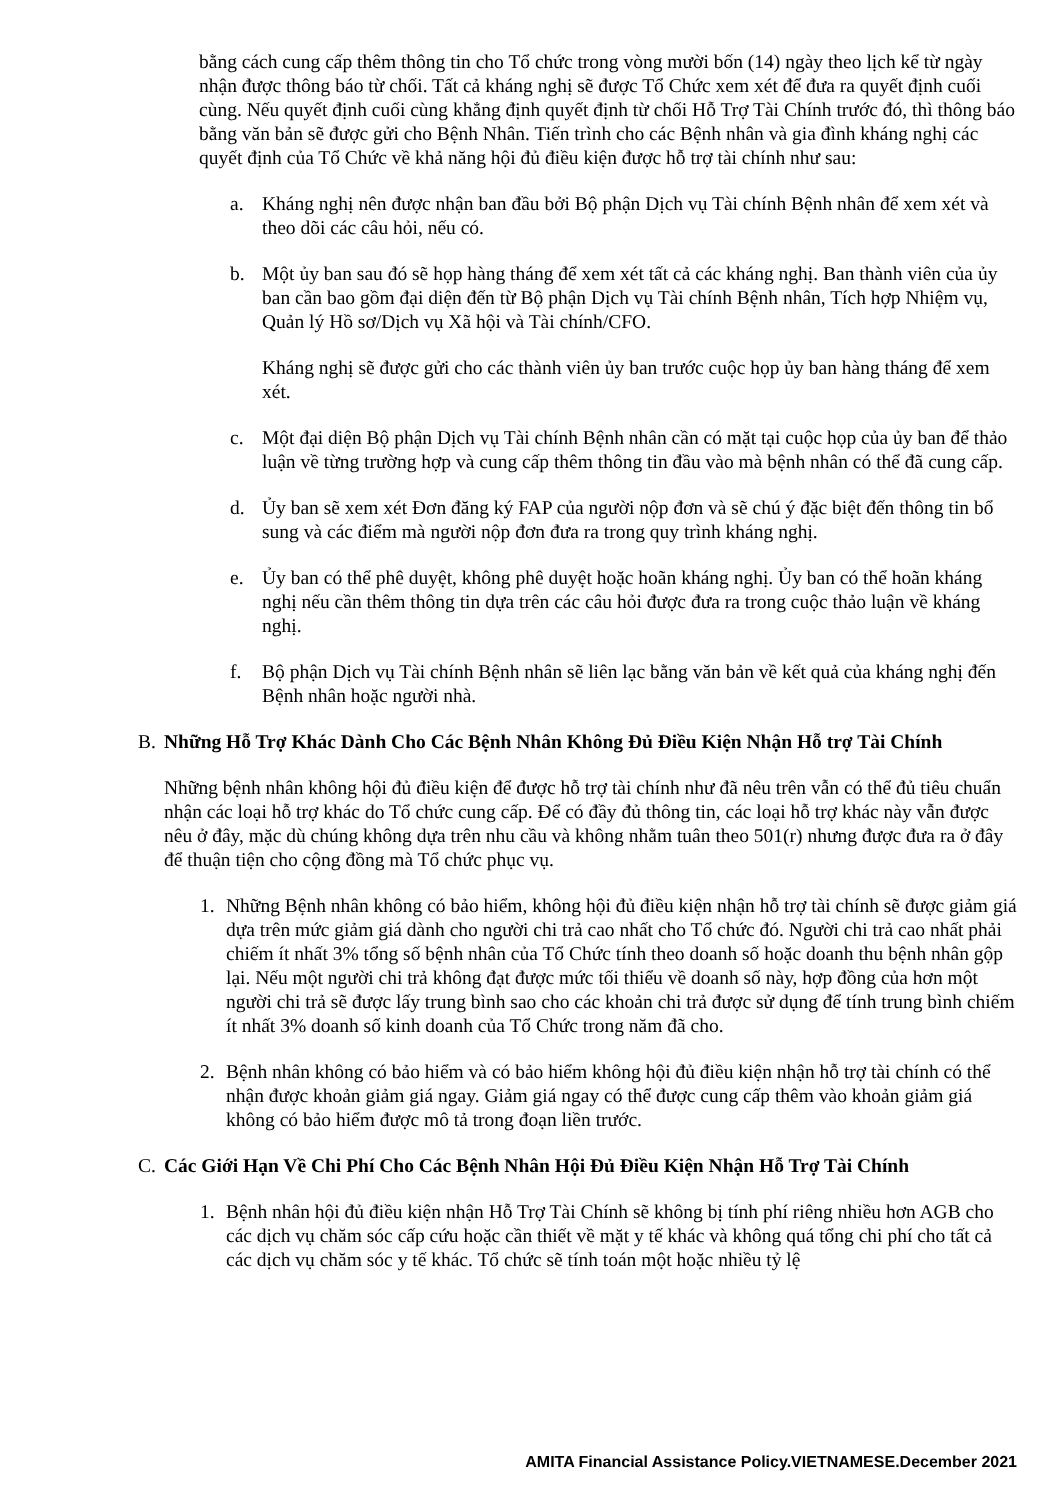bằng cách cung cấp thêm thông tin cho Tổ chức trong vòng mười bốn (14) ngày theo lịch kể từ ngày nhận được thông báo từ chối. Tất cả kháng nghị sẽ được Tổ Chức xem xét để đưa ra quyết định cuối cùng. Nếu quyết định cuối cùng khẳng định quyết định từ chối Hỗ Trợ Tài Chính trước đó, thì thông báo bằng văn bản sẽ được gửi cho Bệnh Nhân. Tiến trình cho các Bệnh nhân và gia đình kháng nghị các quyết định của Tổ Chức về khả năng hội đủ điều kiện được hỗ trợ tài chính như sau:
a. Kháng nghị nên được nhận ban đầu bởi Bộ phận Dịch vụ Tài chính Bệnh nhân để xem xét và theo dõi các câu hỏi, nếu có.
b. Một ủy ban sau đó sẽ họp hàng tháng để xem xét tất cả các kháng nghị. Ban thành viên của ủy ban cần bao gồm đại diện đến từ Bộ phận Dịch vụ Tài chính Bệnh nhân, Tích hợp Nhiệm vụ, Quản lý Hồ sơ/Dịch vụ Xã hội và Tài chính/CFO.
Kháng nghị sẽ được gửi cho các thành viên ủy ban trước cuộc họp ủy ban hàng tháng để xem xét.
c. Một đại diện Bộ phận Dịch vụ Tài chính Bệnh nhân cần có mặt tại cuộc họp của ủy ban để thảo luận về từng trường hợp và cung cấp thêm thông tin đầu vào mà bệnh nhân có thể đã cung cấp.
d. Ủy ban sẽ xem xét Đơn đăng ký FAP của người nộp đơn và sẽ chú ý đặc biệt đến thông tin bổ sung và các điểm mà người nộp đơn đưa ra trong quy trình kháng nghị.
e. Ủy ban có thể phê duyệt, không phê duyệt hoặc hoãn kháng nghị. Ủy ban có thể hoãn kháng nghị nếu cần thêm thông tin dựa trên các câu hỏi được đưa ra trong cuộc thảo luận về kháng nghị.
f. Bộ phận Dịch vụ Tài chính Bệnh nhân sẽ liên lạc bằng văn bản về kết quả của kháng nghị đến Bệnh nhân hoặc người nhà.
B. Những Hỗ Trợ Khác Dành Cho Các Bệnh Nhân Không Đủ Điều Kiện Nhận Hỗ trợ Tài Chính
Những bệnh nhân không hội đủ điều kiện để được hỗ trợ tài chính như đã nêu trên vẫn có thể đủ tiêu chuẩn nhận các loại hỗ trợ khác do Tổ chức cung cấp. Để có đầy đủ thông tin, các loại hỗ trợ khác này vẫn được nêu ở đây, mặc dù chúng không dựa trên nhu cầu và không nhằm tuân theo 501(r) nhưng được đưa ra ở đây để thuận tiện cho cộng đồng mà Tổ chức phục vụ.
1. Những Bệnh nhân không có bảo hiểm, không hội đủ điều kiện nhận hỗ trợ tài chính sẽ được giảm giá dựa trên mức giảm giá dành cho người chi trả cao nhất cho Tổ chức đó. Người chi trả cao nhất phải chiếm ít nhất 3% tổng số bệnh nhân của Tổ Chức tính theo doanh số hoặc doanh thu bệnh nhân gộp lại. Nếu một người chi trả không đạt được mức tối thiểu về doanh số này, hợp đồng của hơn một người chi trả sẽ được lấy trung bình sao cho các khoản chi trả được sử dụng để tính trung bình chiếm ít nhất 3% doanh số kinh doanh của Tổ Chức trong năm đã cho.
2. Bệnh nhân không có bảo hiểm và có bảo hiểm không hội đủ điều kiện nhận hỗ trợ tài chính có thể nhận được khoản giảm giá ngay. Giảm giá ngay có thể được cung cấp thêm vào khoản giảm giá không có bảo hiểm được mô tả trong đoạn liền trước.
C. Các Giới Hạn Về Chi Phí Cho Các Bệnh Nhân Hội Đủ Điều Kiện Nhận Hỗ Trợ Tài Chính
1. Bệnh nhân hội đủ điều kiện nhận Hỗ Trợ Tài Chính sẽ không bị tính phí riêng nhiều hơn AGB cho các dịch vụ chăm sóc cấp cứu hoặc cần thiết về mặt y tế khác và không quá tổng chi phí cho tất cả các dịch vụ chăm sóc y tế khác. Tổ chức sẽ tính toán một hoặc nhiều tỷ lệ
AMITA Financial Assistance Policy.VIETNAMESE.December 2021